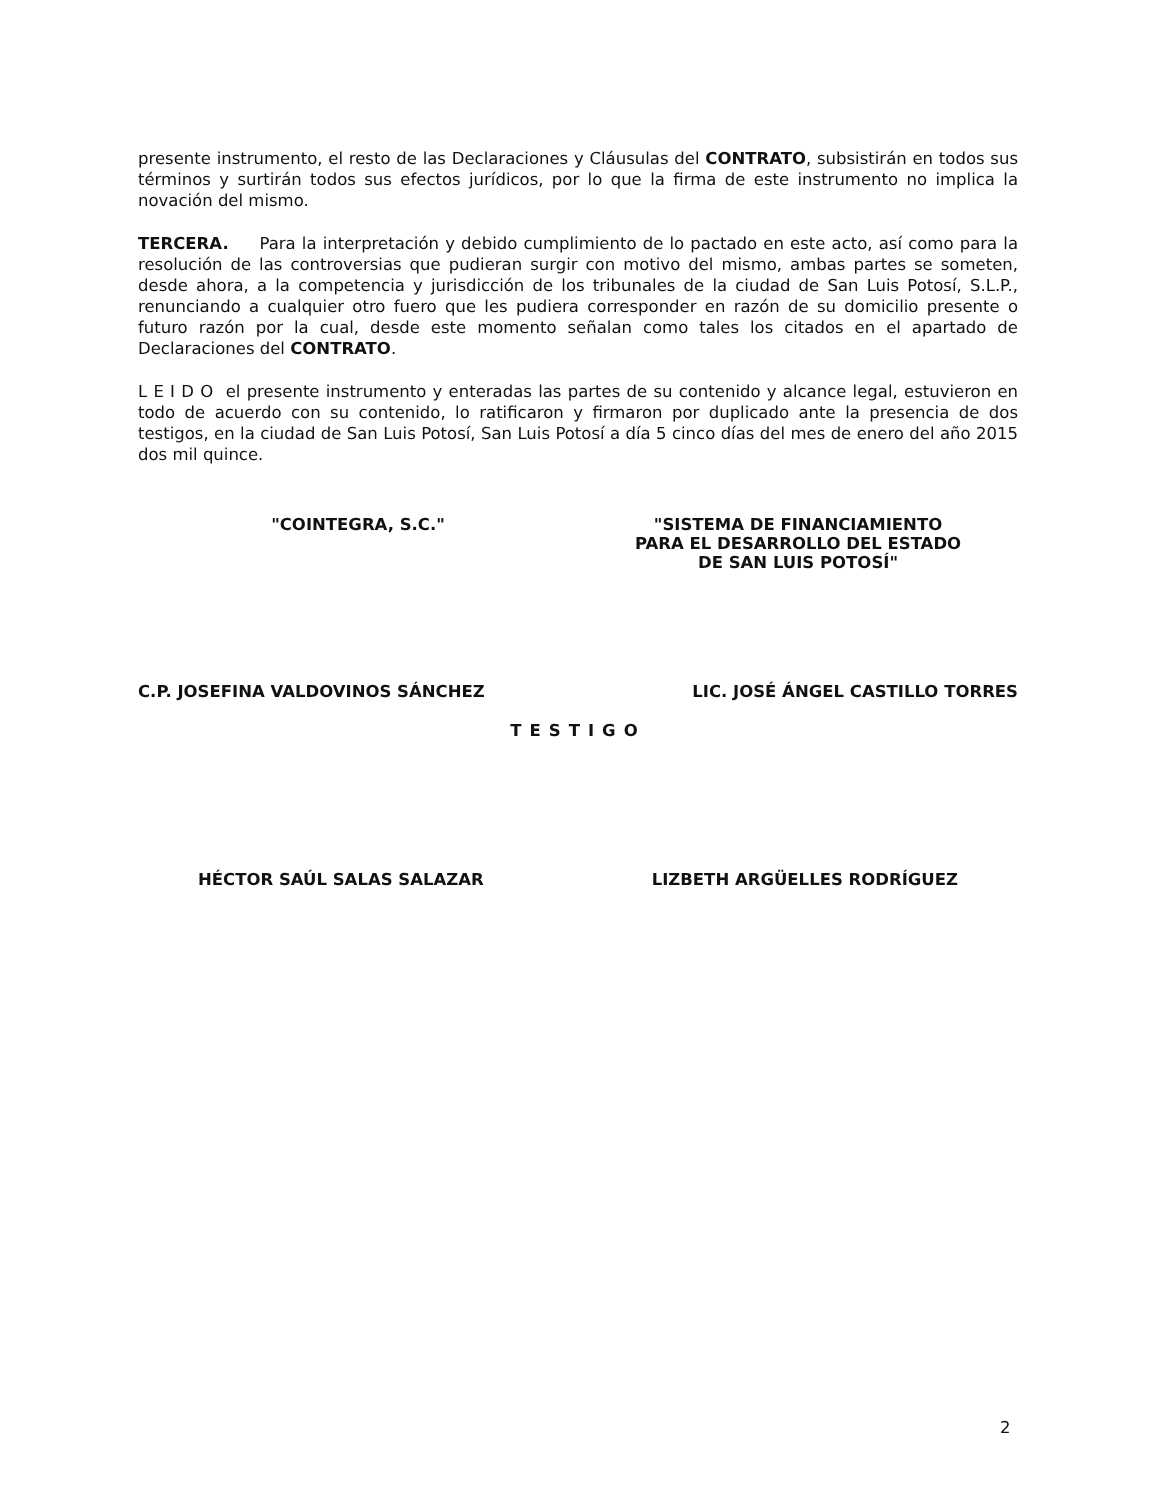presente instrumento, el resto de las Declaraciones y Cláusulas del CONTRATO, subsistirán en todos sus términos y surtirán todos sus efectos jurídicos, por lo que la firma de este instrumento no implica la novación del mismo.
TERCERA. Para la interpretación y debido cumplimiento de lo pactado en este acto, así como para la resolución de las controversias que pudieran surgir con motivo del mismo, ambas partes se someten, desde ahora, a la competencia y jurisdicción de los tribunales de la ciudad de San Luis Potosí, S.L.P., renunciando a cualquier otro fuero que les pudiera corresponder en razón de su domicilio presente o futuro razón por la cual, desde este momento señalan como tales los citados en el apartado de Declaraciones del CONTRATO.
L E I D O el presente instrumento y enteradas las partes de su contenido y alcance legal, estuvieron en todo de acuerdo con su contenido, lo ratificaron y firmaron por duplicado ante la presencia de dos testigos, en la ciudad de San Luis Potosí, San Luis Potosí a día 5 cinco días del mes de enero del año 2015 dos mil quince.
"COINTEGRA, S.C." "SISTEMA DE FINANCIAMIENTO
PARA EL DESARROLLO DEL ESTADO
DE SAN LUIS POTOSÍ"
C.P. JOSEFINA VALDOVINOS SÁNCHEZ
LIC. JOSÉ ÁNGEL CASTILLO TORRES
TESTIGO
HÉCTOR SAÚL SALAS SALAZAR LIZBETH ARGÜELLES RODRÍGUEZ
2